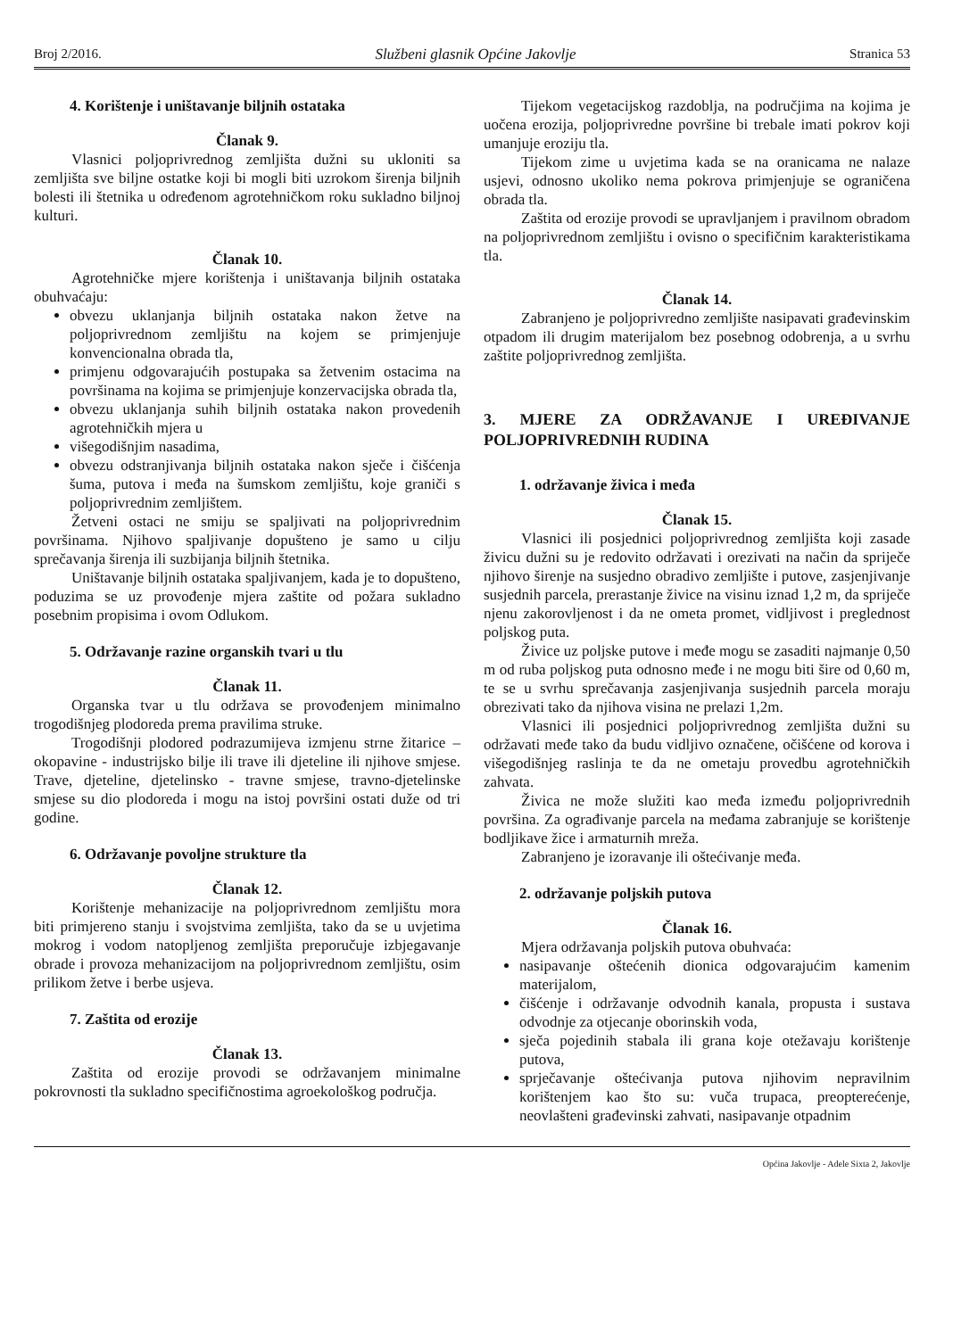Broj 2/2016. Službeni glasnik Općine Jakovlje Stranica 53
4. Korištenje i uništavanje biljnih ostataka
Članak 9.
Vlasnici poljoprivrednog zemljišta dužni su ukloniti sa zemljišta sve biljne ostatke koji bi mogli biti uzrokom širenja biljnih bolesti ili štetnika u određenom agrotehničkom roku sukladno biljnoj kulturi.
Članak 10.
Agrotehničke mjere korištenja i uništavanja biljnih ostataka obuhvaćaju:
obvezu uklanjanja biljnih ostataka nakon žetve na poljoprivrednom zemljištu na kojem se primjenjuje konvencionalna obrada tla,
primjenu odgovarajućih postupaka sa žetvenim ostacima na površinama na kojima se primjenjuje konzervacijska obrada tla,
obvezu uklanjanja suhih biljnih ostataka nakon provedenih agrotehničkih mjera u
višegodišnjim nasadima,
obvezu odstranjivanja biljnih ostataka nakon sječe i čišćenja šuma, putova i međa na šumskom zemljištu, koje graniči s poljoprivrednim zemljištem.
Žetveni ostaci ne smiju se spaljivati na poljoprivrednim površinama. Njihovo spaljivanje dopušteno je samo u cilju sprečavanja širenja ili suzbijanja biljnih štetnika.
Uništavanje biljnih ostataka spaljivanjem, kada je to dopušteno, poduzima se uz provođenje mjera zaštite od požara sukladno posebnim propisima i ovom Odlukom.
5. Održavanje razine organskih tvari u tlu
Članak 11.
Organska tvar u tlu održava se provođenjem minimalno trogodišnjeg plodoreda prema pravilima struke.
Trogodišnji plodored podrazumijeva izmjenu strne žitarice – okopavine - industrijsko bilje ili trave ili djeteline ili njihove smjese. Trave, djeteline, djetelinsko - travne smjese, travno-djetelinske smjese su dio plodoreda i mogu na istoj površini ostati duže od tri godine.
6. Održavanje povoljne strukture tla
Članak 12.
Korištenje mehanizacije na poljoprivrednom zemljištu mora biti primjereno stanju i svojstvima zemljišta, tako da se u uvjetima mokrog i vodom natopljenog zemljišta preporučuje izbjegavanje obrade i provoza mehanizacijom na poljoprivrednom zemljištu, osim prilikom žetve i berbe usjeva.
7. Zaštita od erozije
Članak 13.
Zaštita od erozije provodi se održavanjem minimalne pokrovnosti tla sukladno specifičnostima agroekološkog područja.
Tijekom vegetacijskog razdoblja, na područjima na kojima je uočena erozija, poljoprivredne površine bi trebale imati pokrov koji umanjuje eroziju tla.
Tijekom zime u uvjetima kada se na oranicama ne nalaze usjevi, odnosno ukoliko nema pokrova primjenjuje se ograničena obrada tla.
Zaštita od erozije provodi se upravljanjem i pravilnom obradom na poljoprivrednom zemljištu i ovisno o specifičnim karakteristikama tla.
Članak 14.
Zabranjeno je poljoprivredno zemljište nasipavati građevinskim otpadom ili drugim materijalom bez posebnog odobrenja, a u svrhu zaštite poljoprivrednog zemljišta.
3. MJERE ZA ODRŽAVANJE I UREĐIVANJE POLJOPRIVREDNIH RUDINA
1. održavanje živica i međa
Članak 15.
Vlasnici ili posjednici poljoprivrednog zemljišta koji zasade živicu dužni su je redovito održavati i orezivati na način da spriječe njihovo širenje na susjedno obradivo zemljište i putove, zasjenjivanje susjednih parcela, prerastanje živice na visinu iznad 1,2 m, da spriječe njenu zakorovljenost i da ne ometa promet, vidljivost i preglednost poljskog puta.
Živice uz poljske putove i međe mogu se zasaditi najmanje 0,50 m od ruba poljskog puta odnosno međe i ne mogu biti šire od 0,60 m, te se u svrhu sprečavanja zasjenjivanja susjednih parcela moraju obrezivati tako da njihova visina ne prelazi 1,2m.
Vlasnici ili posjednici poljoprivrednog zemljišta dužni su održavati međe tako da budu vidljivo označene, očišćene od korova i višegodišnjeg raslinja te da ne ometaju provedbu agrotehničkih zahvata.
Živica ne može služiti kao međa između poljoprivrednih površina. Za ograđivanje parcela na međama zabranjuje se korištenje bodljikave žice i armaturnih mreža.
Zabranjeno je izoravanje ili oštećivanje međa.
2. održavanje poljskih putova
Članak 16.
Mjera održavanja poljskih putova obuhvaća:
nasipavanje oštećenih dionica odgovarajućim kamenim materijalom,
čišćenje i održavanje odvodnih kanala, propusta i sustava odvodnje za otjecanje oborinskih voda,
sječa pojedinih stabala ili grana koje otežavaju korištenje putova,
sprječavanje oštećivanja putova njihovim nepravilnim korištenjem kao što su: vuča trupaca, preopterećenje, neovlašteni građevinski zahvati, nasipavanje otpadnim
Općina Jakovlje - Adele Sixta 2, Jakovlje